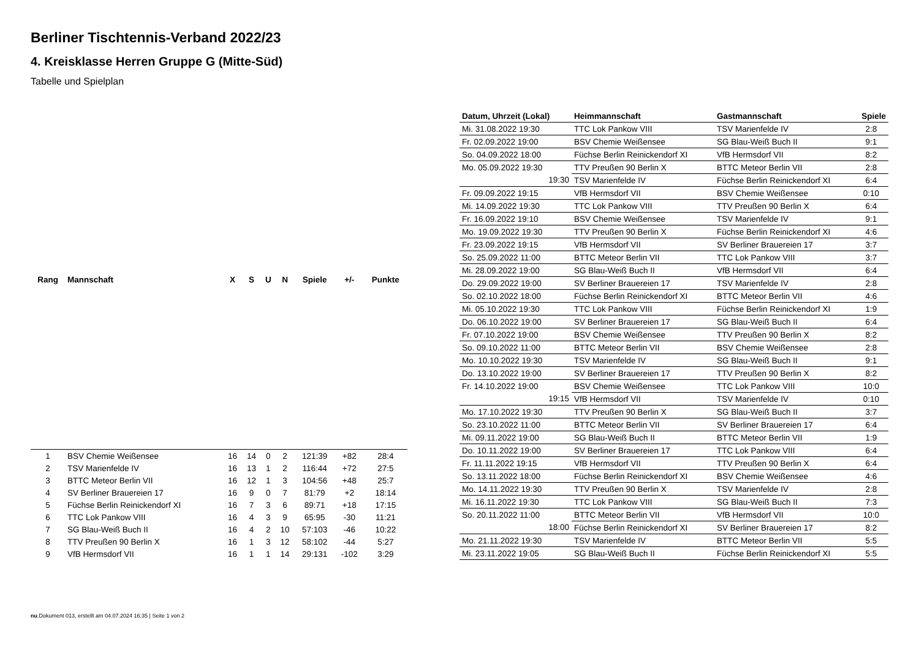Berliner Tischtennis-Verband 2022/23
4. Kreisklasse Herren Gruppe G (Mitte-Süd)
Tabelle und Spielplan
| Rang | Mannschaft | X | S | U | N | Spiele | +/- | Punkte |
| --- | --- | --- | --- | --- | --- | --- | --- | --- |
| 1 | BSV Chemie Weißensee | 16 | 14 | 0 | 2 | 121:39 | +82 | 28:4 |
| 2 | TSV Marienfelde IV | 16 | 13 | 1 | 2 | 116:44 | +72 | 27:5 |
| 3 | BTTC Meteor Berlin VII | 16 | 12 | 1 | 3 | 104:56 | +48 | 25:7 |
| 4 | SV Berliner Brauereien 17 | 16 | 9 | 0 | 7 | 81:79 | +2 | 18:14 |
| 5 | Füchse Berlin Reinickendorf XI | 16 | 7 | 3 | 6 | 89:71 | +18 | 17:15 |
| 6 | TTC Lok Pankow VIII | 16 | 4 | 3 | 9 | 65:95 | -30 | 11:21 |
| 7 | SG Blau-Weiß Buch II | 16 | 4 | 2 | 10 | 57:103 | -46 | 10:22 |
| 8 | TTV Preußen 90 Berlin X | 16 | 1 | 3 | 12 | 58:102 | -44 | 5:27 |
| 9 | VfB Hermsdorf VII | 16 | 1 | 1 | 14 | 29:131 | -102 | 3:29 |
| Datum, Uhrzeit (Lokal) | Heimmannschaft | Gastmannschaft | Spiele |
| --- | --- | --- | --- |
| Mi. 31.08.2022 19:30 | TTC Lok Pankow VIII | TSV Marienfelde IV | 2:8 |
| Fr. 02.09.2022 19:00 | BSV Chemie Weißensee | SG Blau-Weiß Buch II | 9:1 |
| So. 04.09.2022 18:00 | Füchse Berlin Reinickendorf XI | VfB Hermsdorf VII | 8:2 |
| Mo. 05.09.2022 19:30 | TTV Preußen 90 Berlin X | BTTC Meteor Berlin VII | 2:8 |
| 19:30 | TSV Marienfelde IV | Füchse Berlin Reinickendorf XI | 6:4 |
| Fr. 09.09.2022 19:15 | VfB Hermsdorf VII | BSV Chemie Weißensee | 0:10 |
| Mi. 14.09.2022 19:30 | TTC Lok Pankow VIII | TTV Preußen 90 Berlin X | 6:4 |
| Fr. 16.09.2022 19:10 | BSV Chemie Weißensee | TSV Marienfelde IV | 9:1 |
| Mo. 19.09.2022 19:30 | TTV Preußen 90 Berlin X | Füchse Berlin Reinickendorf XI | 4:6 |
| Fr. 23.09.2022 19:15 | VfB Hermsdorf VII | SV Berliner Brauereien 17 | 3:7 |
| So. 25.09.2022 11:00 | BTTC Meteor Berlin VII | TTC Lok Pankow VIII | 3:7 |
| Mi. 28.09.2022 19:00 | SG Blau-Weiß Buch II | VfB Hermsdorf VII | 6:4 |
| Do. 29.09.2022 19:00 | SV Berliner Brauereien 17 | TSV Marienfelde IV | 2:8 |
| So. 02.10.2022 18:00 | Füchse Berlin Reinickendorf XI | BTTC Meteor Berlin VII | 4:6 |
| Mi. 05.10.2022 19:30 | TTC Lok Pankow VIII | Füchse Berlin Reinickendorf XI | 1:9 |
| Do. 06.10.2022 19:00 | SV Berliner Brauereien 17 | SG Blau-Weiß Buch II | 6:4 |
| Fr. 07.10.2022 19:00 | BSV Chemie Weißensee | TTV Preußen 90 Berlin X | 8:2 |
| So. 09.10.2022 11:00 | BTTC Meteor Berlin VII | BSV Chemie Weißensee | 2:8 |
| Mo. 10.10.2022 19:30 | TSV Marienfelde IV | SG Blau-Weiß Buch II | 9:1 |
| Do. 13.10.2022 19:00 | SV Berliner Brauereien 17 | TTV Preußen 90 Berlin X | 8:2 |
| Fr. 14.10.2022 19:00 | BSV Chemie Weißensee | TTC Lok Pankow VIII | 10:0 |
| 19:15 | VfB Hermsdorf VII | TSV Marienfelde IV | 0:10 |
| Mo. 17.10.2022 19:30 | TTV Preußen 90 Berlin X | SG Blau-Weiß Buch II | 3:7 |
| So. 23.10.2022 11:00 | BTTC Meteor Berlin VII | SV Berliner Brauereien 17 | 6:4 |
| Mi. 09.11.2022 19:00 | SG Blau-Weiß Buch II | BTTC Meteor Berlin VII | 1:9 |
| Do. 10.11.2022 19:00 | SV Berliner Brauereien 17 | TTC Lok Pankow VIII | 6:4 |
| Fr. 11.11.2022 19:15 | VfB Hermsdorf VII | TTV Preußen 90 Berlin X | 6:4 |
| So. 13.11.2022 18:00 | Füchse Berlin Reinickendorf XI | BSV Chemie Weißensee | 4:6 |
| Mo. 14.11.2022 19:30 | TTV Preußen 90 Berlin X | TSV Marienfelde IV | 2:8 |
| Mi. 16.11.2022 19:30 | TTC Lok Pankow VIII | SG Blau-Weiß Buch II | 7:3 |
| So. 20.11.2022 11:00 | BTTC Meteor Berlin VII | VfB Hermsdorf VII | 10:0 |
| 18:00 | Füchse Berlin Reinickendorf XI | SV Berliner Brauereien 17 | 8:2 |
| Mo. 21.11.2022 19:30 | TSV Marienfelde IV | BTTC Meteor Berlin VII | 5:5 |
| Mi. 23.11.2022 19:05 | SG Blau-Weiß Buch II | Füchse Berlin Reinickendorf XI | 5:5 |
nu.Dokument 013, erstellt am 04.07.2024 16:35 | Seite 1 von 2